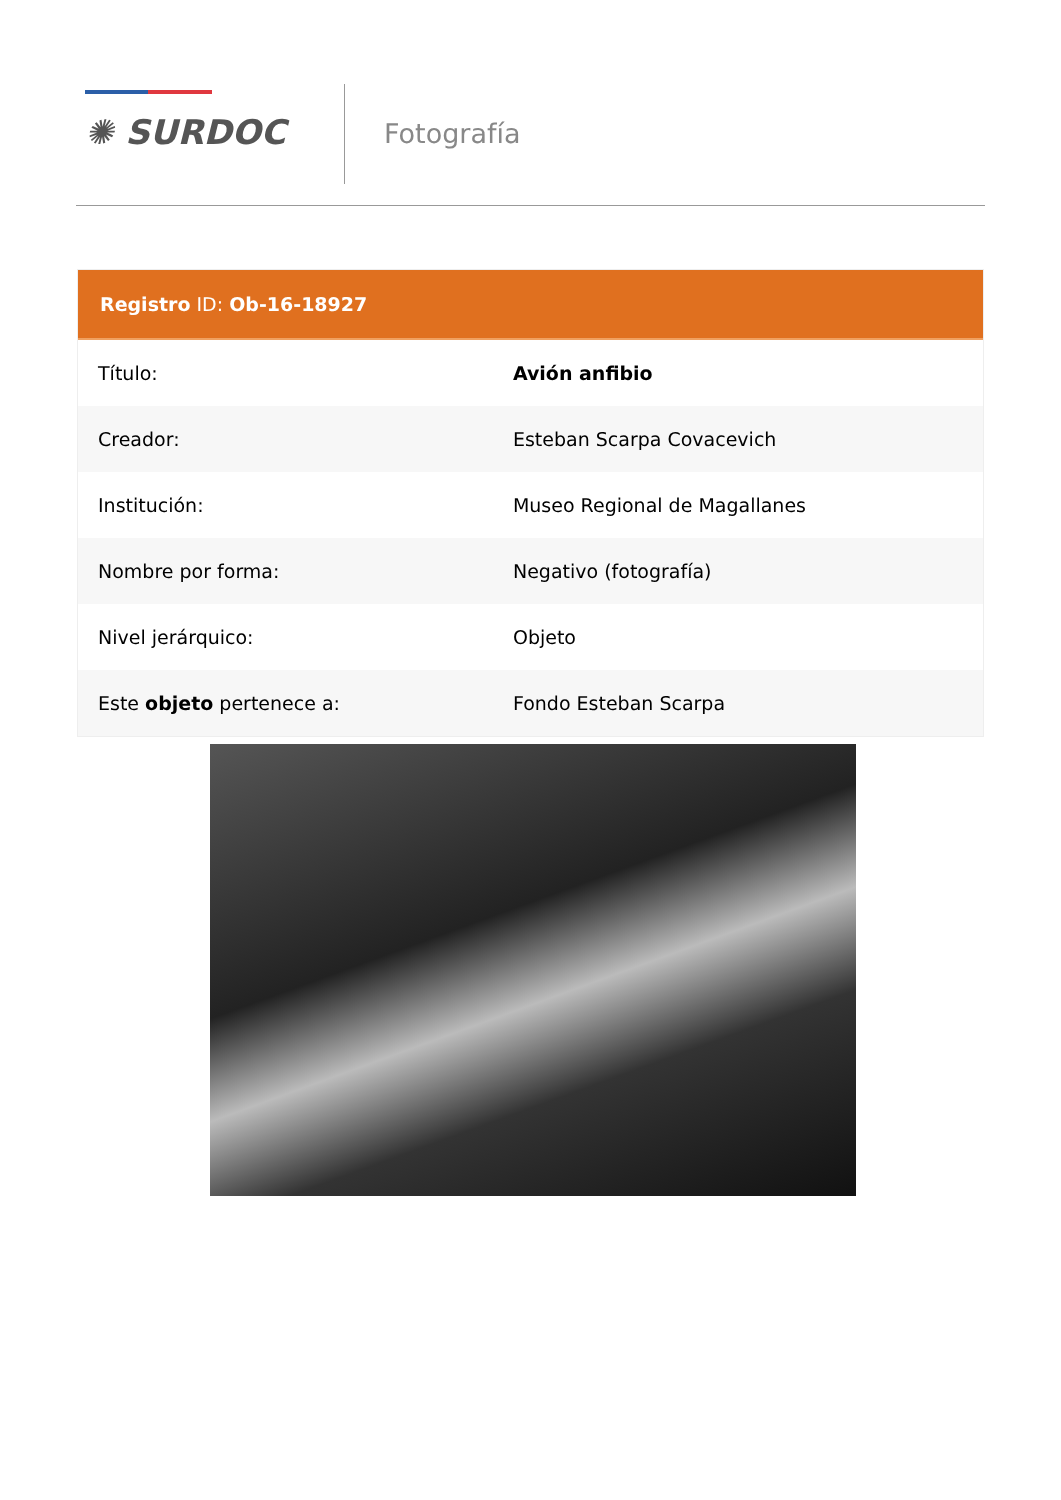✺ SURDOC Fotografía
Registro ID: Ob-16-18927
| Título: | Avión anfibio |
| Creador: | Esteban Scarpa Covacevich |
| Institución: | Museo Regional de Magallanes |
| Nombre por forma: | Negativo (fotografía) |
| Nivel jerárquico: | Objeto |
| Este objeto pertenece a: | Fondo Esteban Scarpa |